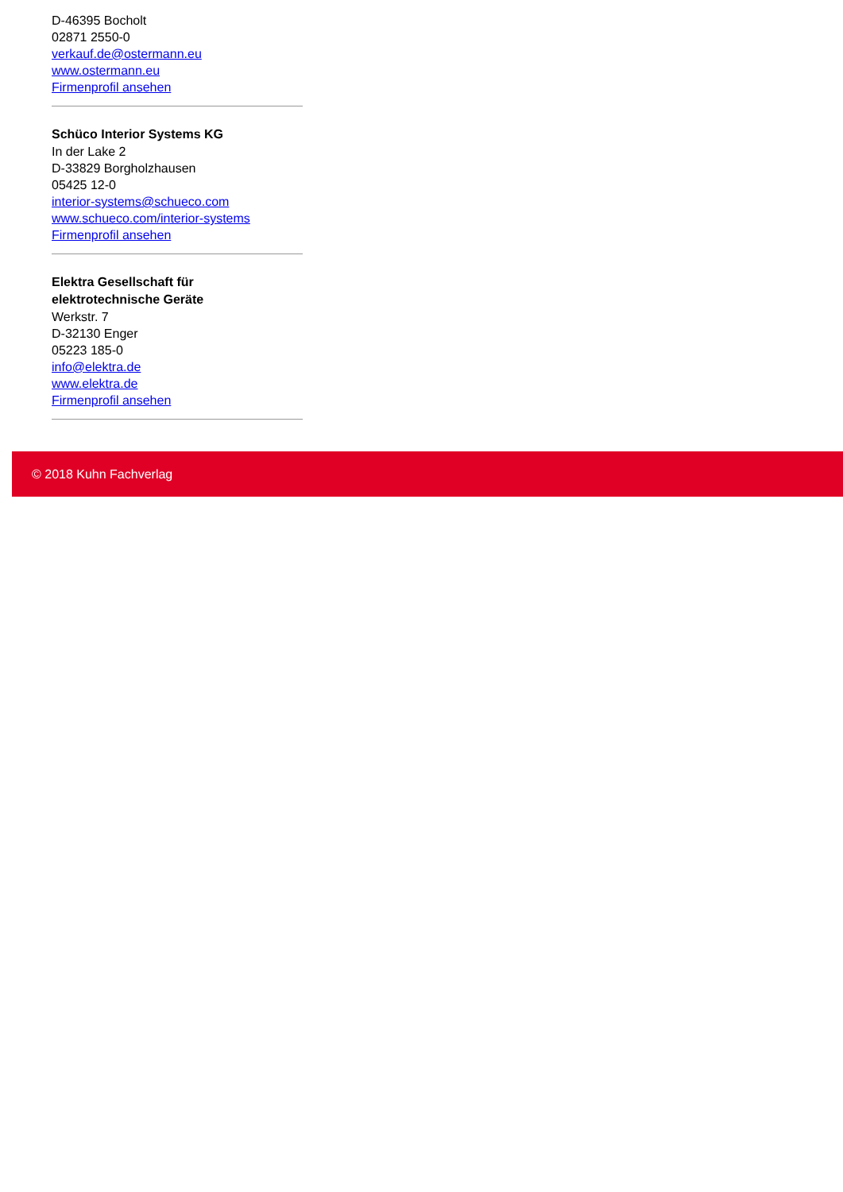D-46395 Bocholt
02871 2550-0
verkauf.de@ostermann.eu
www.ostermann.eu
Firmenprofil ansehen
Schüco Interior Systems KG
In der Lake 2
D-33829 Borgholzhausen
05425 12-0
interior-systems@schueco.com
www.schueco.com/interior-systems
Firmenprofil ansehen
Elektra Gesellschaft für elektrotechnische Geräte
Werkstr. 7
D-32130 Enger
05223 185-0
info@elektra.de
www.elektra.de
Firmenprofil ansehen
© 2018 Kuhn Fachverlag